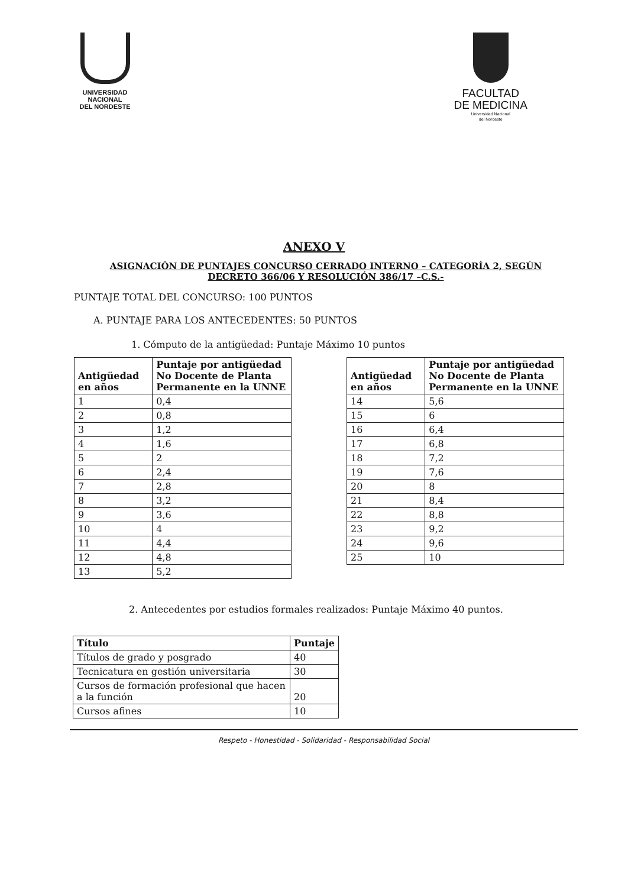UNIVERSIDAD
NACIONAL
DEL NORDESTE
FACULTAD
DE MEDICINA
Universidad Nacional
del Nordeste
ANEXO V
ASIGNACIÓN DE PUNTAJES CONCURSO CERRADO INTERNO – CATEGORÍA 2, SEGÚN DECRETO 366/06 Y RESOLUCIÓN 386/17 –C.S.-
PUNTAJE TOTAL DEL CONCURSO: 100 PUNTOS
A. PUNTAJE PARA LOS ANTECEDENTES: 50 PUNTOS
1. Cómputo de la antigüedad: Puntaje Máximo 10 puntos
| Antigüedad en años | Puntaje por antigüedad No Docente de Planta Permanente en la UNNE |
| --- | --- |
| 1 | 0,4 |
| 2 | 0,8 |
| 3 | 1,2 |
| 4 | 1,6 |
| 5 | 2 |
| 6 | 2,4 |
| 7 | 2,8 |
| 8 | 3,2 |
| 9 | 3,6 |
| 10 | 4 |
| 11 | 4,4 |
| 12 | 4,8 |
| 13 | 5,2 |
| Antigüedad en años | Puntaje por antigüedad No Docente de Planta Permanente en la UNNE |
| --- | --- |
| 14 | 5,6 |
| 15 | 6 |
| 16 | 6,4 |
| 17 | 6,8 |
| 18 | 7,2 |
| 19 | 7,6 |
| 20 | 8 |
| 21 | 8,4 |
| 22 | 8,8 |
| 23 | 9,2 |
| 24 | 9,6 |
| 25 | 10 |
2. Antecedentes por estudios formales realizados: Puntaje Máximo 40 puntos.
| Título | Puntaje |
| --- | --- |
| Títulos de grado y posgrado | 40 |
| Tecnicatura en gestión universitaria | 30 |
| Cursos de formación profesional que hacen a la función | 20 |
| Cursos afines | 10 |
Respeto - Honestidad - Solidaridad - Responsabilidad Social